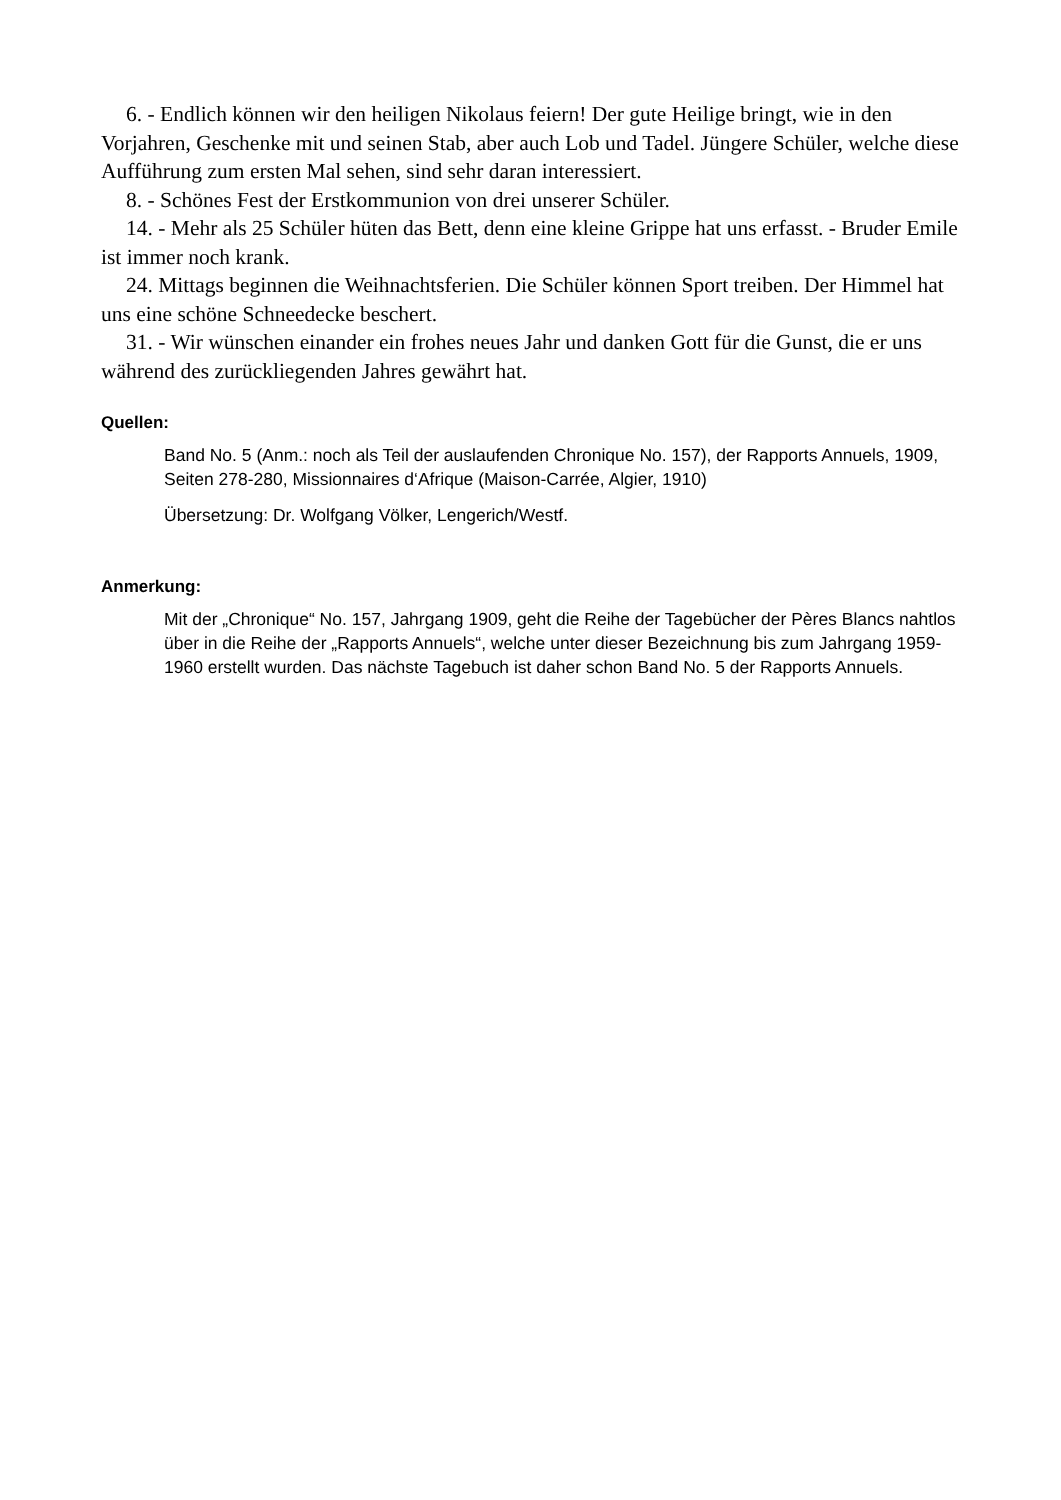6. - Endlich können wir den heiligen Nikolaus feiern! Der gute Heilige bringt, wie in den Vorjahren, Geschenke mit und seinen Stab, aber auch Lob und Tadel. Jüngere Schüler, welche diese Aufführung zum ersten Mal sehen, sind sehr daran interessiert.
8. - Schönes Fest der Erstkommunion von drei unserer Schüler.
14. - Mehr als 25 Schüler hüten das Bett, denn eine kleine Grippe hat uns erfasst. - Bruder Emile ist immer noch krank.
24. Mittags beginnen die Weihnachtsferien. Die Schüler können Sport treiben. Der Himmel hat uns eine schöne Schneedecke beschert.
31. - Wir wünschen einander ein frohes neues Jahr und danken Gott für die Gunst, die er uns während des zurückliegenden Jahres gewährt hat.
Quellen:
Band No. 5 (Anm.: noch als Teil der auslaufenden Chronique No. 157), der Rapports Annuels, 1909, Seiten 278-280, Missionnaires d‘Afrique (Maison-Carrée, Algier, 1910)
Übersetzung: Dr. Wolfgang Völker, Lengerich/Westf.
Anmerkung:
Mit der „Chronique“ No. 157, Jahrgang 1909, geht die Reihe der Tagebücher der Pères Blancs nahtlos über in die Reihe der „Rapports Annuels“, welche unter dieser Bezeichnung bis zum Jahrgang 1959-1960 erstellt wurden. Das nächste Tagebuch ist daher schon Band No. 5 der Rapports Annuels.